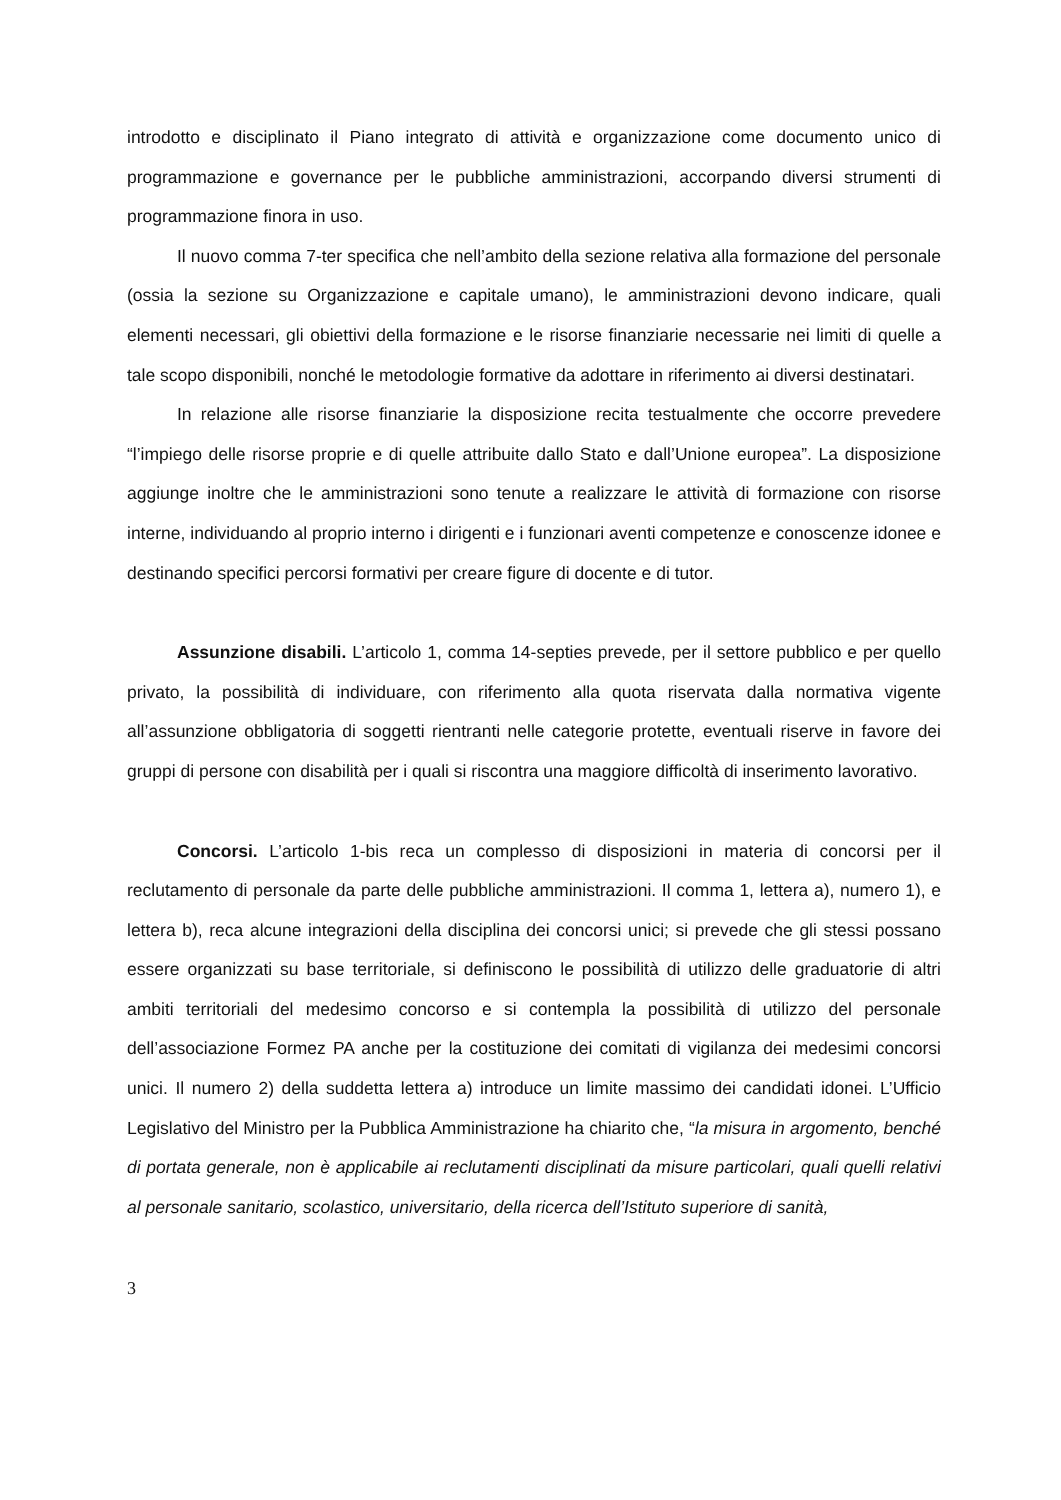introdotto e disciplinato il Piano integrato di attività e organizzazione come documento unico di programmazione e governance per le pubbliche amministrazioni, accorpando diversi strumenti di programmazione finora in uso.
Il nuovo comma 7-ter specifica che nell’ambito della sezione relativa alla formazione del personale (ossia la sezione su Organizzazione e capitale umano), le amministrazioni devono indicare, quali elementi necessari, gli obiettivi della formazione e le risorse finanziarie necessarie nei limiti di quelle a tale scopo disponibili, nonché le metodologie formative da adottare in riferimento ai diversi destinatari.
In relazione alle risorse finanziarie la disposizione recita testualmente che occorre prevedere “l’impiego delle risorse proprie e di quelle attribuite dallo Stato e dall’Unione europea”. La disposizione aggiunge inoltre che le amministrazioni sono tenute a realizzare le attività di formazione con risorse interne, individuando al proprio interno i dirigenti e i funzionari aventi competenze e conoscenze idonee e destinando specifici percorsi formativi per creare figure di docente e di tutor.
Assunzione disabili. L’articolo 1, comma 14-septies prevede, per il settore pubblico e per quello privato, la possibilità di individuare, con riferimento alla quota riservata dalla normativa vigente all’assunzione obbligatoria di soggetti rientranti nelle categorie protette, eventuali riserve in favore dei gruppi di persone con disabilità per i quali si riscontra una maggiore difficoltà di inserimento lavorativo.
Concorsi. L’articolo 1-bis reca un complesso di disposizioni in materia di concorsi per il reclutamento di personale da parte delle pubbliche amministrazioni. Il comma 1, lettera a), numero 1), e lettera b), reca alcune integrazioni della disciplina dei concorsi unici; si prevede che gli stessi possano essere organizzati su base territoriale, si definiscono le possibilità di utilizzo delle graduatorie di altri ambiti territoriali del medesimo concorso e si contempla la possibilità di utilizzo del personale dell’associazione Formez PA anche per la costituzione dei comitati di vigilanza dei medesimi concorsi unici. Il numero 2) della suddetta lettera a) introduce un limite massimo dei candidati idonei. L’Ufficio Legislativo del Ministro per la Pubblica Amministrazione ha chiarito che, “la misura in argomento, benché di portata generale, non è applicabile ai reclutamenti disciplinati da misure particolari, quali quelli relativi al personale sanitario, scolastico, universitario, della ricerca dell’Istituto superiore di sanità,
3